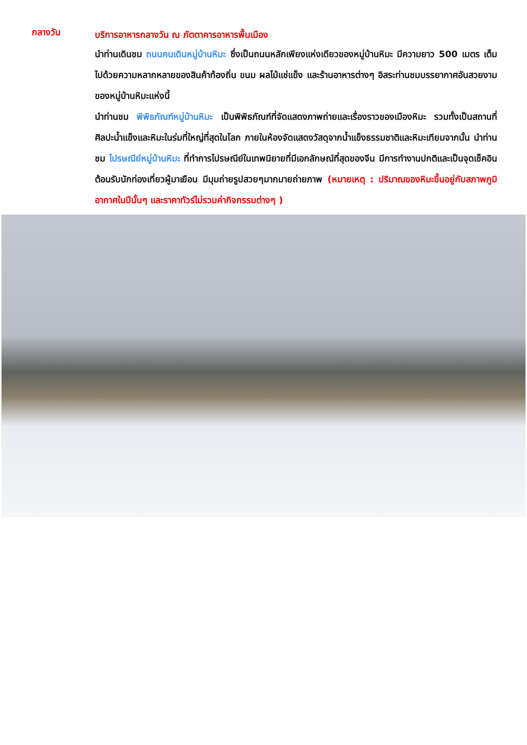กลางวัน
บริการอาหารกลางวัน ณ ภัตตาคารอาหารพื้นเมือง
นำท่านเดินชม ถนนคนเดินหมู่บ้านหิมะ ซึ่งเป็นถนนหลักเพียงแห่งเดียวของหมู่บ้านหิมะ มีความยาว 500 เมตร เต็มไปด้วยความหลากหลายของสินค้าท้องถิ่น ขนม ผลไม้แช่แข็ง และร้านอาหารต่างๆ อิสระท่านชมบรรยากาศอันสวยงามของหมู่บ้านหิมะแห่งนี้
นำท่านชม พิพิธภัณฑ์หมู่บ้านหิมะ เป็นพิพิธภัณฑ์ที่จัดแสดงภาพถ่ายและเรื่องราวของเมืองหิมะ รวมทั้งเป็นสถานที่ศิลปะน้ำแข็งและหิมะในร่มที่ใหญ่ที่สุดในโลก ภายในห้องจัดแสดงวัสดุจากน้ำแข็งธรรมชาติและหิมะเทียมจากนั้น นำท่านชม ไปรษณีย์หมู่บ้านหิมะ ที่ทำการไปรษณีย์ในเทพนิยายที่มีเอกลักษณ์ที่สุดของจีน มีการทำงานปกติและเป็นจุดเช็คอินต้อนรับนักท่องเที่ยวผู้มาเยือน มีมุมถ่ายรูปสวยๆมากมายถ่ายภาพ (หมายเหตุ : ปริมาณของหิมะขึ้นอยู่กับสภาพภูมิอากาศในปีนั้นๆ และราคาทัวร์ไม่รวมค่ากิจกรรมต่างๆ )